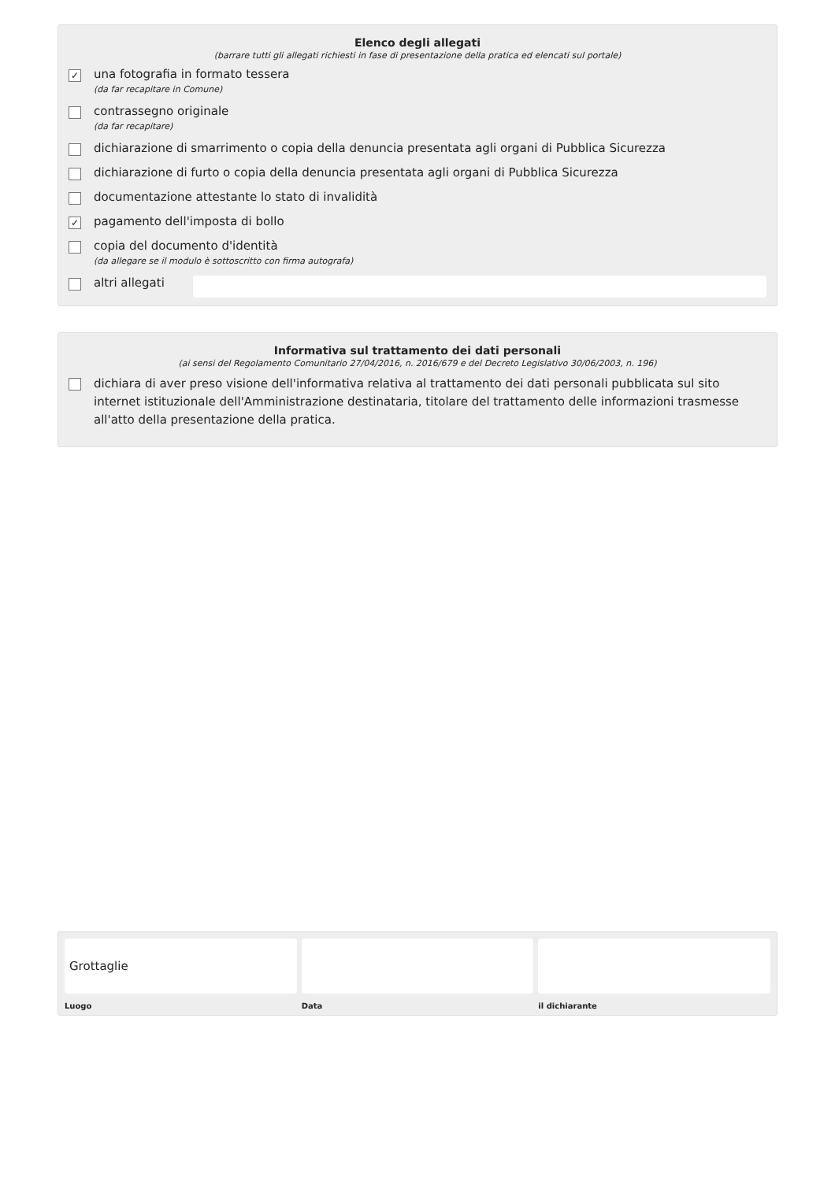Elenco degli allegati
(barrare tutti gli allegati richiesti in fase di presentazione della pratica ed elencati sul portale)
✓
una fotografia in formato tessera
(da far recapitare in Comune)
contrassegno originale
(da far recapitare)
dichiarazione di smarrimento o copia della denuncia presentata agli organi di Pubblica Sicurezza
dichiarazione di furto o copia della denuncia presentata agli organi di Pubblica Sicurezza
documentazione attestante lo stato di invalidità
✓
pagamento dell'imposta di bollo
copia del documento d'identità
(da allegare se il modulo è sottoscritto con firma autografa)
altri allegati
Informativa sul trattamento dei dati personali
(ai sensi del Regolamento Comunitario 27/04/2016, n. 2016/679 e del Decreto Legislativo 30/06/2003, n. 196)
dichiara di aver preso visione dell'informativa relativa al trattamento dei dati personali pubblicata sul sito internet istituzionale dell'Amministrazione destinataria, titolare del trattamento delle informazioni trasmesse all'atto della presentazione della pratica.
Grottaglie
Luogo
Data il dichiarante